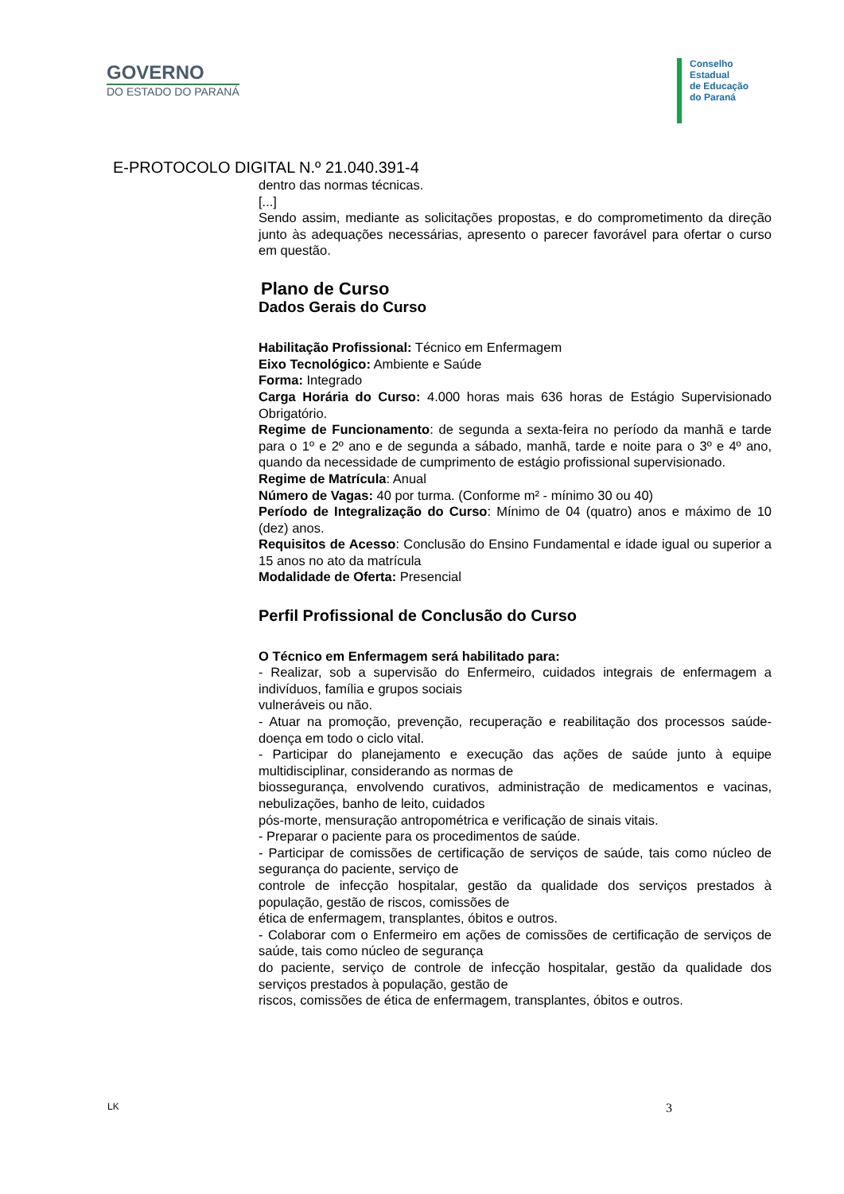GOVERNO
DO ESTADO DO PARANÁ
Conselho
Estadual
de Educação
do Paraná
E-PROTOCOLO DIGITAL N.º 21.040.391-4
dentro das normas técnicas.
[...]
Sendo assim, mediante as solicitações propostas, e do comprometimento da direção junto às adequações necessárias, apresento o parecer favorável para ofertar o curso em questão.
Plano de Curso
Dados Gerais do Curso
Habilitação Profissional: Técnico em Enfermagem
Eixo Tecnológico: Ambiente e Saúde
Forma: Integrado
Carga Horária do Curso: 4.000 horas mais 636 horas de Estágio Supervisionado Obrigatório.
Regime de Funcionamento: de segunda a sexta-feira no período da manhã e tarde para o 1º e 2º ano e de segunda a sábado, manhã, tarde e noite para o 3º e 4º ano, quando da necessidade de cumprimento de estágio profissional supervisionado.
Regime de Matrícula: Anual
Número de Vagas: 40 por turma. (Conforme m² - mínimo 30 ou 40)
Período de Integralização do Curso: Mínimo de 04 (quatro) anos e máximo de 10 (dez) anos.
Requisitos de Acesso: Conclusão do Ensino Fundamental e idade igual ou superior a 15 anos no ato da matrícula
Modalidade de Oferta: Presencial
Perfil Profissional de Conclusão do Curso
O Técnico em Enfermagem será habilitado para:
- Realizar, sob a supervisão do Enfermeiro, cuidados integrais de enfermagem a indivíduos, família e grupos sociais
vulneráveis ou não.
- Atuar na promoção, prevenção, recuperação e reabilitação dos processos saúde-doença em todo o ciclo vital.
- Participar do planejamento e execução das ações de saúde junto à equipe multidisciplinar, considerando as normas de
biossegurança, envolvendo curativos, administração de medicamentos e vacinas, nebulizações, banho de leito, cuidados
pós-morte, mensuração antropométrica e verificação de sinais vitais.
- Preparar o paciente para os procedimentos de saúde.
- Participar de comissões de certificação de serviços de saúde, tais como núcleo de segurança do paciente, serviço de
controle de infecção hospitalar, gestão da qualidade dos serviços prestados à população, gestão de riscos, comissões de
ética de enfermagem, transplantes, óbitos e outros.
- Colaborar com o Enfermeiro em ações de comissões de certificação de serviços de saúde, tais como núcleo de segurança
do paciente, serviço de controle de infecção hospitalar, gestão da qualidade dos serviços prestados à população, gestão de
riscos, comissões de ética de enfermagem, transplantes, óbitos e outros.
LK 3